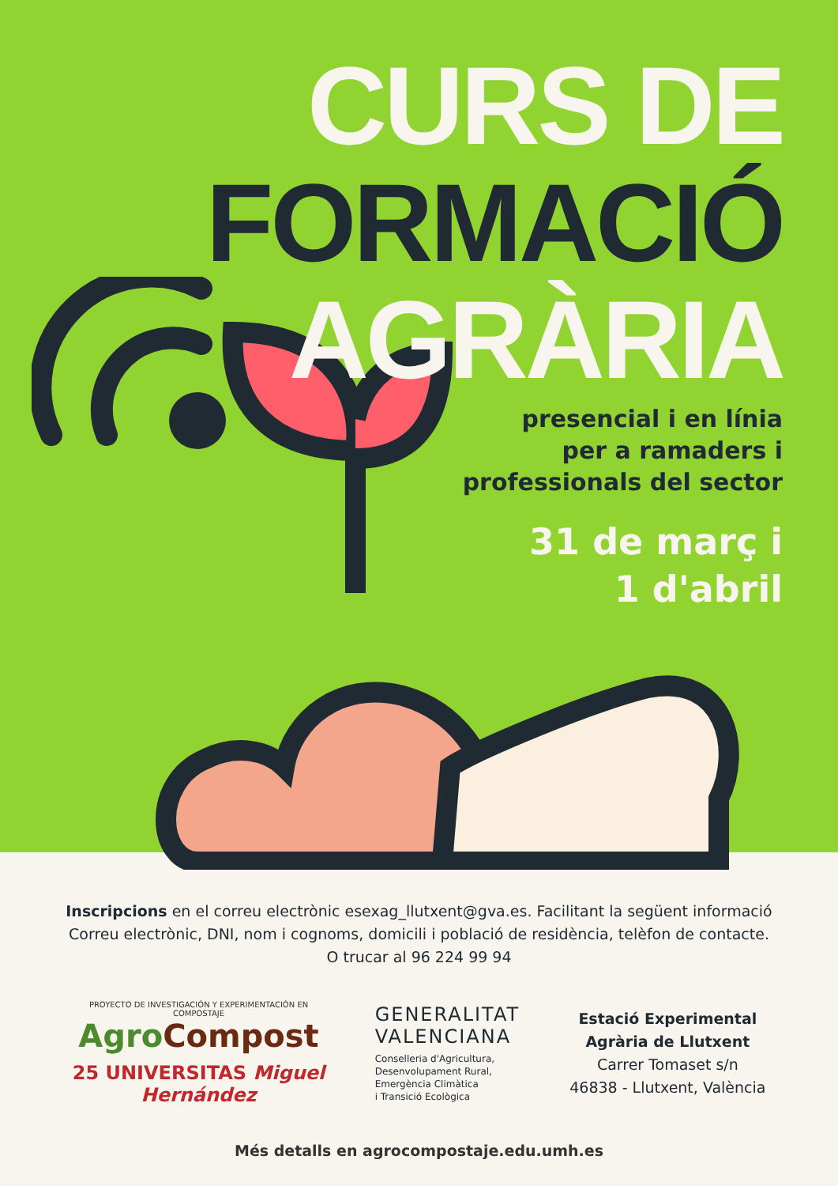CURS DE
FORMACIÓ
AGRÀRIA
presencial i en línia
per a ramaders i
professionals del sector
31 de març i
1 d'abril
Inscripcions en el correu electrònic esexag_llutxent@gva.es. Facilitant la següent informació
Correu electrònic, DNI, nom i cognoms, domicili i població de residència, telèfon de contacte.
O trucar al 96 224 99 94
PROYECTO DE INVESTIGACIÓN Y EXPERIMENTACIÓN EN COMPOSTAJE
AgroCompost
25 UNIVERSITAS Miguel Hernández
GENERALITAT
VALENCIANA
Conselleria d'Agricultura,
Desenvolupament Rural,
Emergència Climàtica
i Transició Ecològica
Estació Experimental
Agrària de Llutxent
Carrer Tomaset s/n
46838 - Llutxent, València
Més detalls en agrocompostaje.edu.umh.es